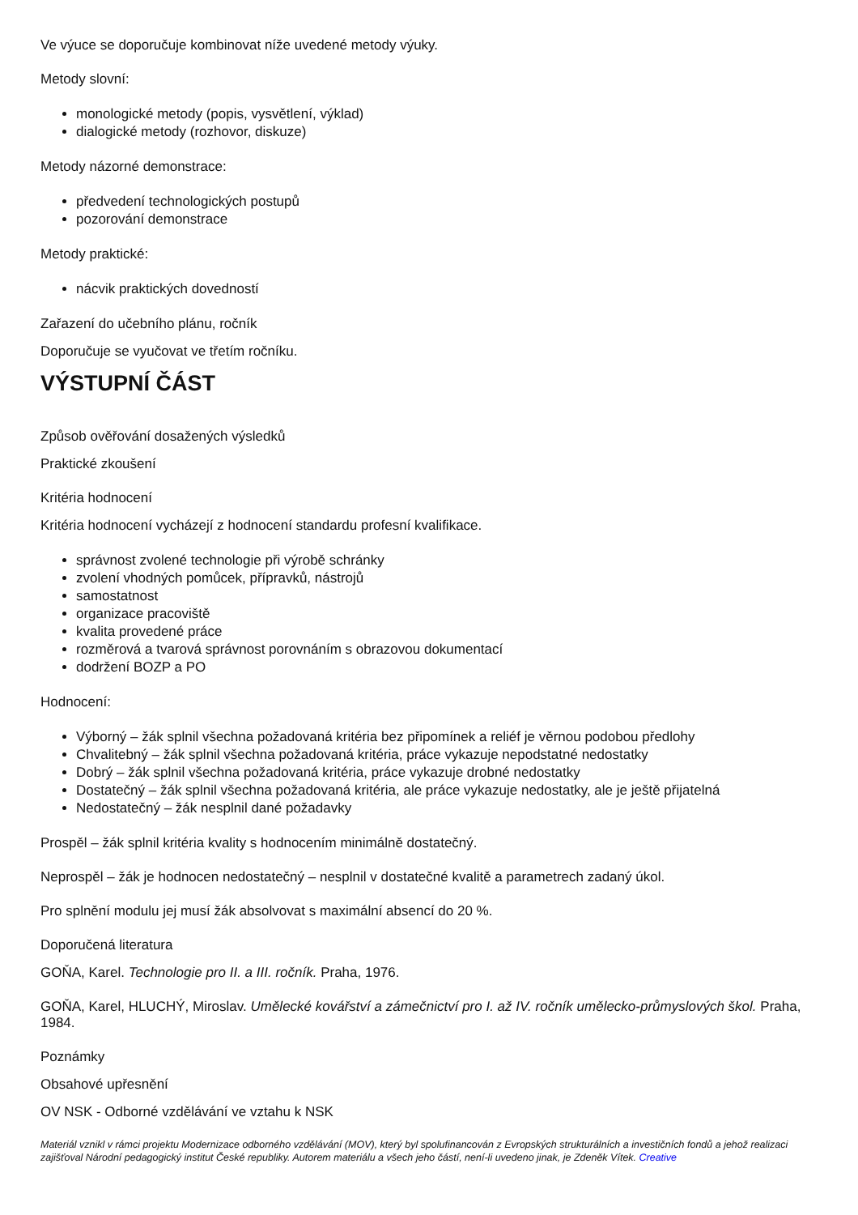Ve výuce se doporučuje kombinovat níže uvedené metody výuky.
Metody slovní:
monologické metody (popis, vysvětlení, výklad)
dialogické metody (rozhovor, diskuze)
Metody názorné demonstrace:
předvedení technologických postupů
pozorování demonstrace
Metody praktické:
nácvik praktických dovedností
Zařazení do učebního plánu, ročník
Doporučuje se vyučovat ve třetím ročníku.
VÝSTUPNÍ ČÁST
Způsob ověřování dosažených výsledků
Praktické zkoušení
Kritéria hodnocení
Kritéria hodnocení vycházejí z hodnocení standardu profesní kvalifikace.
správnost zvolené technologie při výrobě schránky
zvolení vhodných pomůcek, přípravků, nástrojů
samostatnost
organizace pracoviště
kvalita provedené práce
rozměrová a tvarová správnost porovnáním s obrazovou dokumentací
dodržení BOZP a PO
Hodnocení:
Výborný – žák splnil všechna požadovaná kritéria bez připomínek a reliéf je věrnou podobou předlohy
Chvalitebný – žák splnil všechna požadovaná kritéria, práce vykazuje nepodstatné nedostatky
Dobrý – žák splnil všechna požadovaná kritéria, práce vykazuje drobné nedostatky
Dostatečný – žák splnil všechna požadovaná kritéria, ale práce vykazuje nedostatky, ale je ještě přijatelná
Nedostatečný – žák nesplnil dané požadavky
Prospěl – žák splnil kritéria kvality s hodnocením minimálně dostatečný.
Neprospěl – žák je hodnocen nedostatečný – nesplnil v dostatečné kvalitě a parametrech zadaný úkol.
Pro splnění modulu jej musí žák absolvovat s maximální absencí do 20 %.
Doporučená literatura
GOŇA, Karel. Technologie pro II. a III. ročník. Praha, 1976.
GOŇA, Karel, HLUCHÝ, Miroslav. Umělecké kovářství a zámečnictví pro I. až IV. ročník umělecko-průmyslových škol. Praha, 1984.
Poznámky
Obsahové upřesnění
OV NSK - Odborné vzdělávání ve vztahu k NSK
Materiál vznikl v rámci projektu Modernizace odborného vzdělávání (MOV), který byl spolufinancován z Evropských strukturálních a investičních fondů a jehož realizaci zajišťoval Národní pedagogický institut České republiky. Autorem materiálu a všech jeho částí, není-li uvedeno jinak, je Zdeněk Vítek. Creative